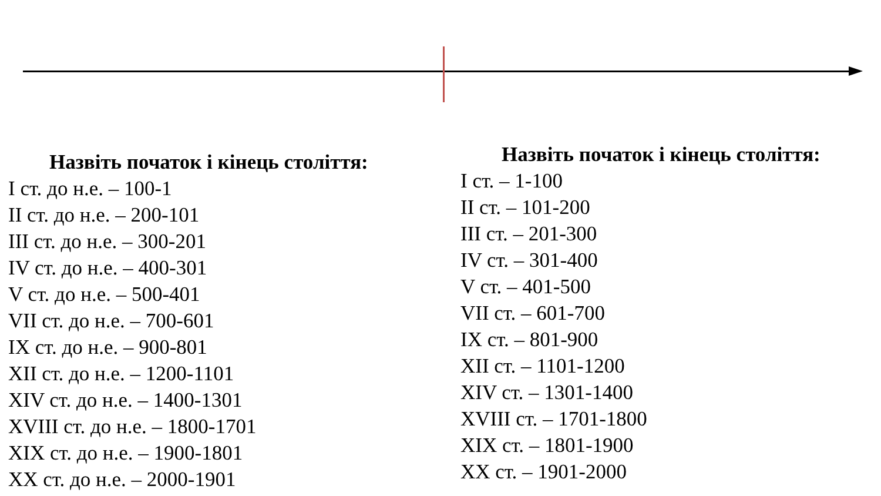Назвіть початок і кінець століття:
I ст. до н.е. – 100-1
II ст. до н.е. – 200-101
III ст. до н.е. – 300-201
IV ст. до н.е. – 400-301
V ст. до н.е. – 500-401
VII ст. до н.е. – 700-601
IX ст. до н.е. – 900-801
XII ст. до н.е. – 1200-1101
XIV ст. до н.е. – 1400-1301
XVIII ст. до н.е. – 1800-1701
XIX ст. до н.е. – 1900-1801
XX ст. до н.е. – 2000-1901
Назвіть початок і кінець століття:
I ст. – 1-100
II ст. – 101-200
III ст. – 201-300
IV ст. – 301-400
V ст. – 401-500
VII ст. – 601-700
IX ст. – 801-900
XII ст. – 1101-1200
XIV ст. – 1301-1400
XVIII ст. – 1701-1800
XIX ст. – 1801-1900
XX ст. – 1901-2000